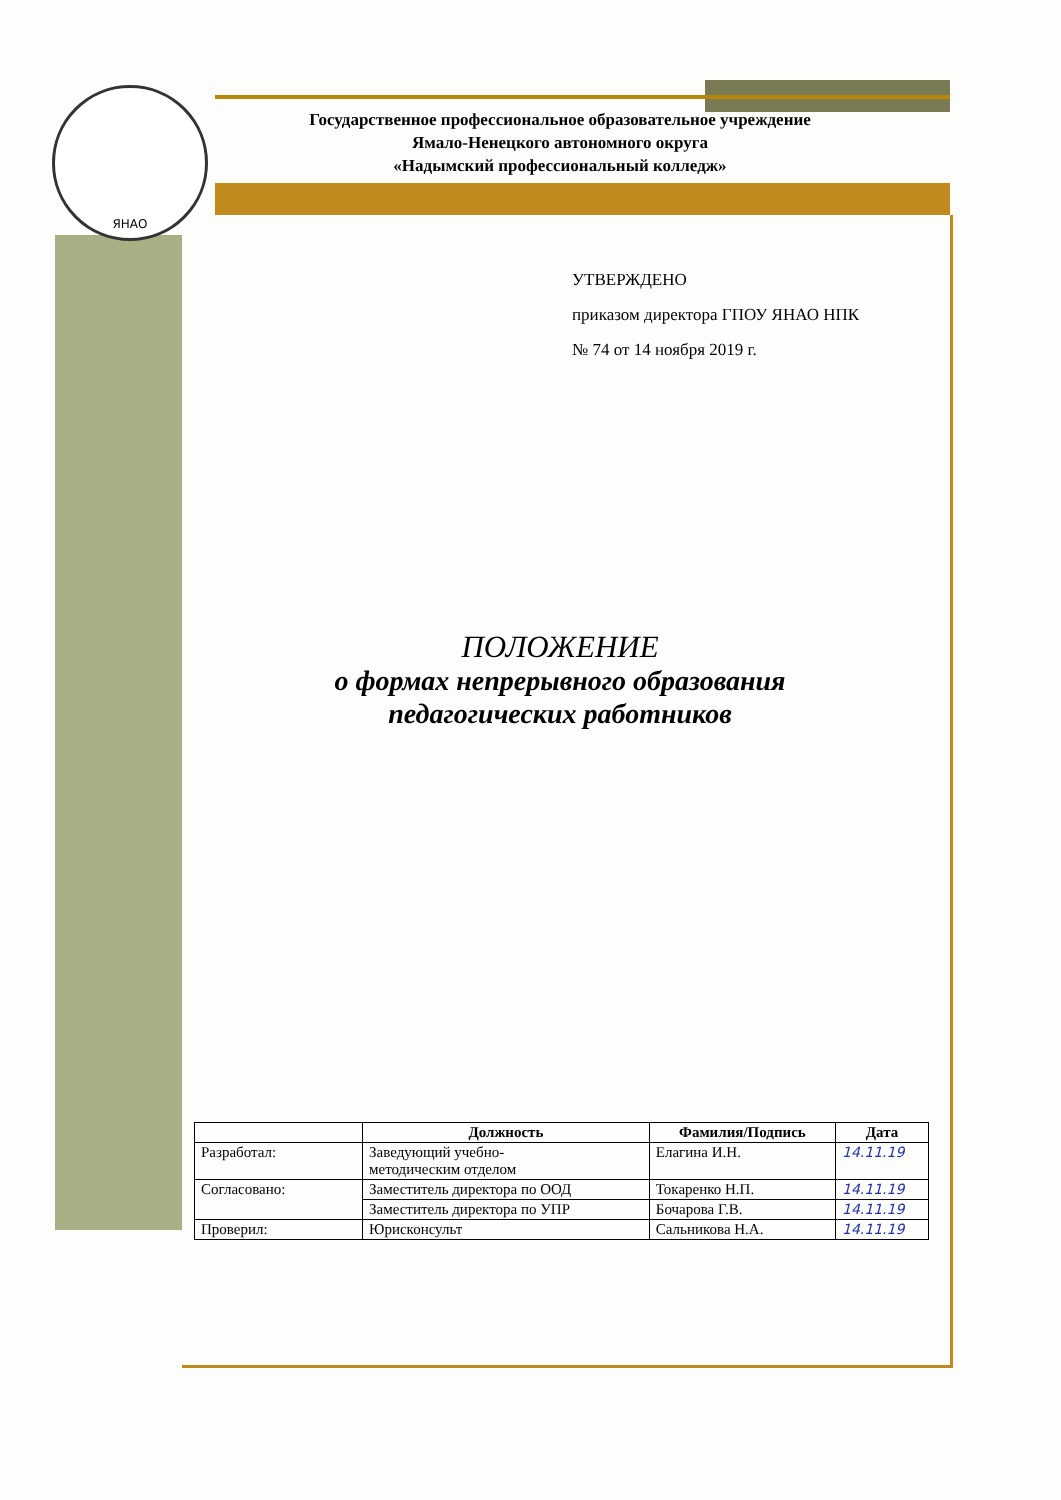ЯНАО
Государственное профессиональное образовательное учреждение
Ямало-Ненецкого автономного округа
«Надымский профессиональный колледж»
УТВЕРЖДЕНО
приказом директора ГПОУ ЯНАО НПК
№ 74 от 14 ноября 2019 г.
ПОЛОЖЕНИЕ
о формах непрерывного образования
педагогических работников
| | Должность | Фамилия/Подпись | Дата |
| --- | --- | --- | --- |
| Разработал: | Заведующий учебно- методическим отделом | Елагина И.Н. | 14.11.19 |
| Согласовано: | Заместитель директора по ООД | Токаренко Н.П. | 14.11.19 |
| | Заместитель директора по УПР | Бочарова Г.В. | 14.11.19 |
| Проверил: | Юрисконсульт | Сальникова Н.А. | 14.11.19 |